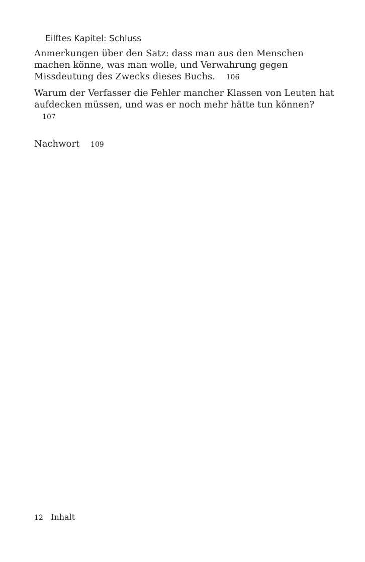Eilftes Kapitel: Schluss
Anmerkungen über den Satz: dass man aus den Menschen machen könne, was man wolle, und Verwahrung gegen Missdeutung des Zwecks dieses Buchs. 106
Warum der Verfasser die Fehler mancher Klassen von Leuten hat aufdecken müssen, und was er noch mehr hätte tun können? 107
Nachwort 109
12 Inhalt